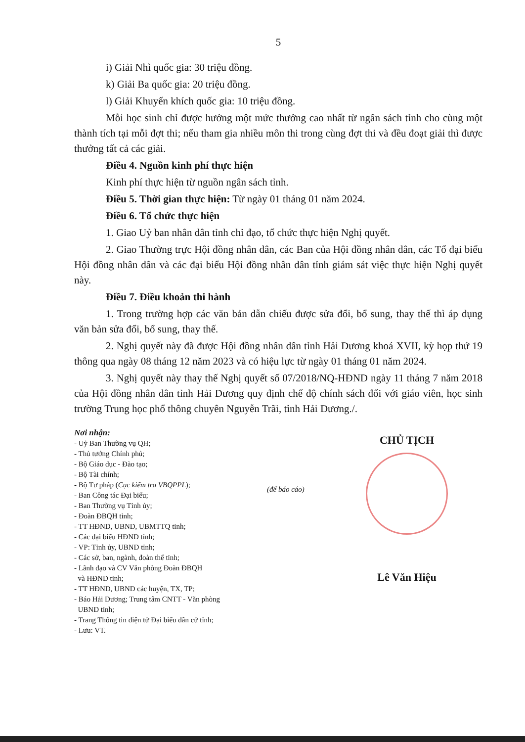5
i) Giải Nhì quốc gia: 30 triệu đồng.
k) Giải Ba quốc gia: 20 triệu đồng.
l) Giải Khuyến khích quốc gia: 10 triệu đồng.
Mỗi học sinh chỉ được hưởng một mức thưởng cao nhất từ ngân sách tỉnh cho cùng một thành tích tại mỗi đợt thi; nếu tham gia nhiều môn thi trong cùng đợt thi và đều đoạt giải thì được thưởng tất cả các giải.
Điều 4. Nguồn kinh phí thực hiện
Kinh phí thực hiện từ nguồn ngân sách tỉnh.
Điều 5. Thời gian thực hiện: Từ ngày 01 tháng 01 năm 2024.
Điều 6. Tổ chức thực hiện
1. Giao Uỷ ban nhân dân tỉnh chỉ đạo, tổ chức thực hiện Nghị quyết.
2. Giao Thường trực Hội đồng nhân dân, các Ban của Hội đồng nhân dân, các Tổ đại biểu Hội đồng nhân dân và các đại biểu Hội đồng nhân dân tỉnh giám sát việc thực hiện Nghị quyết này.
Điều 7. Điều khoản thi hành
1. Trong trường hợp các văn bản dẫn chiếu được sửa đổi, bổ sung, thay thế thì áp dụng văn bản sửa đổi, bổ sung, thay thế.
2. Nghị quyết này đã được Hội đồng nhân dân tỉnh Hải Dương khoá XVII, kỳ họp thứ 19 thông qua ngày 08 tháng 12 năm 2023 và có hiệu lực từ ngày 01 tháng 01 năm 2024.
3. Nghị quyết này thay thế Nghị quyết số 07/2018/NQ-HĐND ngày 11 tháng 7 năm 2018 của Hội đồng nhân dân tỉnh Hải Dương quy định chế độ chính sách đối với giáo viên, học sinh trường Trung học phổ thông chuyên Nguyễn Trãi, tỉnh Hải Dương./.
Nơi nhận:
- Uỷ Ban Thường vụ QH;
- Thủ tướng Chính phủ;
- Bộ Giáo dục - Đào tạo;
- Bộ Tài chính;
- Bộ Tư pháp (Cục kiểm tra VBQPPL);
- Ban Công tác Đại biểu;
- Ban Thường vụ Tỉnh ủy;
- Đoàn ĐBQH tỉnh;
- TT HĐND, UBND, UBMTTQ tỉnh;
- Các đại biểu HĐND tỉnh;
- VP: Tỉnh ủy, UBND tỉnh;
- Các sở, ban, ngành, đoàn thể tỉnh;
- Lãnh đạo và CV Văn phòng Đoàn ĐBQH
và HĐND tỉnh;
- TT HĐND, UBND các huyện, TX, TP;
- Báo Hải Dương; Trung tâm CNTT - Văn phòng
UBND tỉnh;
- Trang Thông tin điện tử Đại biểu dân cử tỉnh;
- Lưu: VT.
(để báo cáo)
CHỦ TỊCH
Lê Văn Hiệu